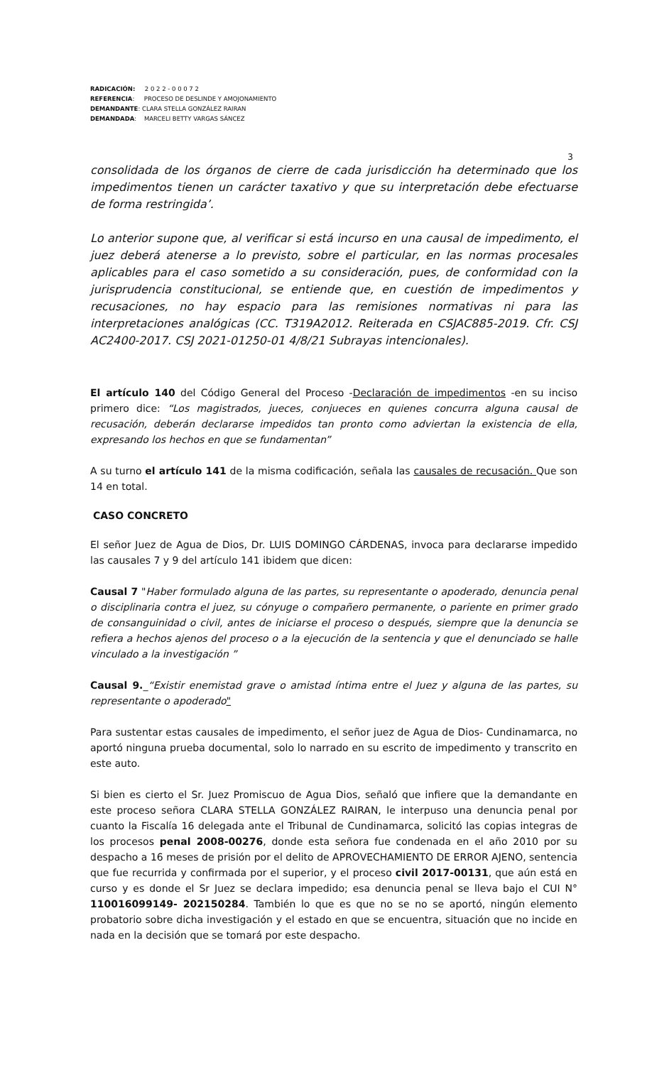RADICACIÓN: 2 0 2 2 - 0 0 0 7 2
REFERENCIA: PROCESO DE DESLINDE Y AMOJONAMIENTO
DEMANDANTE: CLARA STELLA GONZÁLEZ RAIRAN
DEMANDADA: MARCELI BETTY VARGAS SÁNCEZ
3
consolidada de los órganos de cierre de cada jurisdicción ha determinado que los impedimentos tienen un carácter taxativo y que su interpretación debe efectuarse de forma restringida’.
Lo anterior supone que, al verificar si está incurso en una causal de impedimento, el juez deberá atenerse a lo previsto, sobre el particular, en las normas procesales aplicables para el caso sometido a su consideración, pues, de conformidad con la jurisprudencia constitucional, se entiende que, en cuestión de impedimentos y recusaciones, no hay espacio para las remisiones normativas ni para las interpretaciones analógicas (CC. T319A2012. Reiterada en CSJAC885-2019. Cfr. CSJ AC2400-2017. CSJ 2021-01250-01 4/8/21 Subrayas intencionales).
El artículo 140 del Código General del Proceso -Declaración de impedimentos -en su inciso primero dice: “Los magistrados, jueces, conjueces en quienes concurra alguna causal de recusación, deberán declararse impedidos tan pronto como adviertan la existencia de ella, expresando los hechos en que se fundamentan”
A su turno el artículo 141 de la misma codificación, señala las causales de recusación. Que son 14 en total.
CASO CONCRETO
El señor Juez de Agua de Dios, Dr. LUIS DOMINGO CÁRDENAS, invoca para declararse impedido las causales 7 y 9 del artículo 141 ibidem que dicen:
Causal 7 "Haber formulado alguna de las partes, su representante o apoderado, denuncia penal o disciplinaria contra el juez, su cónyuge o compañero permanente, o pariente en primer grado de consanguinidad o civil, antes de iniciarse el proceso o después, siempre que la denuncia se refiera a hechos ajenos del proceso o a la ejecución de la sentencia y que el denunciado se halle vinculado a la investigación ”
Causal 9._“Existir enemistad grave o amistad íntima entre el Juez y alguna de las partes, su representante o apoderado"
Para sustentar estas causales de impedimento, el señor juez de Agua de Dios- Cundinamarca, no aportó ninguna prueba documental, solo lo narrado en su escrito de impedimento y transcrito en este auto.
Si bien es cierto el Sr. Juez Promiscuo de Agua Dios, señaló que infiere que la demandante en este proceso señora CLARA STELLA GONZÁLEZ RAIRAN, le interpuso una denuncia penal por cuanto la Fiscalía 16 delegada ante el Tribunal de Cundinamarca, solicitó las copias integras de los procesos penal 2008-00276, donde esta señora fue condenada en el año 2010 por su despacho a 16 meses de prisión por el delito de APROVECHAMIENTO DE ERROR AJENO, sentencia que fue recurrida y confirmada por el superior, y el proceso civil 2017-00131, que aún está en curso y es donde el Sr Juez se declara impedido; esa denuncia penal se lleva bajo el CUI N° 110016099149- 202150284. También lo que es que no se no se aportó, ningún elemento probatorio sobre dicha investigación y el estado en que se encuentra, situación que no incide en nada en la decisión que se tomará por este despacho.